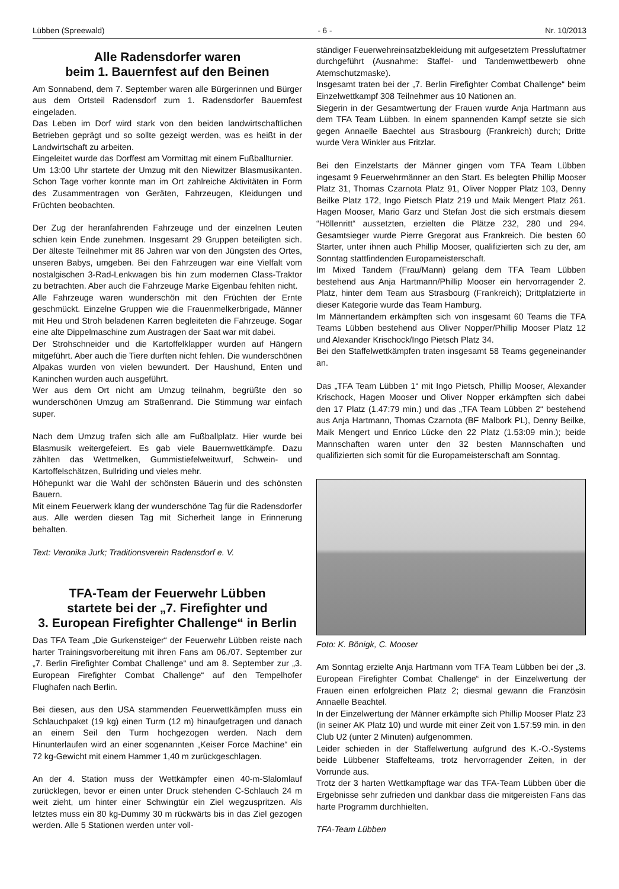Lübben (Spreewald) - 6 - Nr. 10/2013
Alle Radensdorfer waren
beim 1. Bauernfest auf den Beinen
Am Sonnabend, dem 7. September waren alle Bürgerinnen und Bürger aus dem Ortsteil Radensdorf zum 1. Radensdorfer Bauernfest eingeladen.
Das Leben im Dorf wird stark von den beiden landwirtschaftlichen Betrieben geprägt und so sollte gezeigt werden, was es heißt in der Landwirtschaft zu arbeiten.
Eingeleitet wurde das Dorffest am Vormittag mit einem Fußballturnier.
Um 13:00 Uhr startete der Umzug mit den Niewitzer Blasmusikanten. Schon Tage vorher konnte man im Ort zahlreiche Aktivitäten in Form des Zusammentragen von Geräten, Fahrzeugen, Kleidungen und Früchten beobachten.
Der Zug der heranfahrenden Fahrzeuge und der einzelnen Leuten schien kein Ende zunehmen. Insgesamt 29 Gruppen beteiligten sich. Der älteste Teilnehmer mit 86 Jahren war von den Jüngsten des Ortes, unseren Babys, umgeben. Bei den Fahrzeugen war eine Vielfalt vom nostalgischen 3-Rad-Lenkwagen bis hin zum modernen Class-Traktor zu betrachten. Aber auch die Fahrzeuge Marke Eigenbau fehlten nicht.
Alle Fahrzeuge waren wunderschön mit den Früchten der Ernte geschmückt. Einzelne Gruppen wie die Frauenmelkerbrigade, Männer mit Heu und Stroh beladenen Karren begleiteten die Fahrzeuge. Sogar eine alte Dippelmaschine zum Austragen der Saat war mit dabei.
Der Strohschneider und die Kartoffelklapper wurden auf Hängern mitgeführt. Aber auch die Tiere durften nicht fehlen. Die wunderschönen Alpakas wurden von vielen bewundert. Der Haushund, Enten und Kaninchen wurden auch ausgeführt.
Wer aus dem Ort nicht am Umzug teilnahm, begrüßte den so wunderschönen Umzug am Straßenrand. Die Stimmung war einfach super.
Nach dem Umzug trafen sich alle am Fußballplatz. Hier wurde bei Blasmusik weitergefeiert. Es gab viele Bauernwettkämpfe. Dazu zählten das Wettmelken, Gummistiefelweitwurf, Schwein- und Kartoffelschätzen, Bullriding und vieles mehr.
Höhepunkt war die Wahl der schönsten Bäuerin und des schönsten Bauern.
Mit einem Feuerwerk klang der wunderschöne Tag für die Radensdorfer aus. Alle werden diesen Tag mit Sicherheit lange in Erinnerung behalten.
Text: Veronika Jurk; Traditionsverein Radensdorf e. V.
TFA-Team der Feuerwehr Lübben
startete bei der „7. Firefighter und
3. European Firefighter Challenge“ in Berlin
Das TFA Team „Die Gurkensteiger“ der Feuerwehr Lübben reiste nach harter Trainingsvorbereitung mit ihren Fans am 06./07. September zur „7. Berlin Firefighter Combat Challenge“ und am 8. September zur „3. European Firefighter Combat Challenge“ auf den Tempelhofer Flughafen nach Berlin.
Bei diesen, aus den USA stammenden Feuerwettkämpfen muss ein Schlauchpaket (19 kg) einen Turm (12 m) hinaufgetragen und danach an einem Seil den Turm hochgezogen werden. Nach dem Hinunterlaufen wird an einer sogenannten „Keiser Force Machine“ ein 72 kg-Gewicht mit einem Hammer 1,40 m zurückgeschlagen.
An der 4. Station muss der Wettkämpfer einen 40-m-Slalomlauf zurücklegen, bevor er einen unter Druck stehenden C-Schlauch 24 m weit zieht, um hinter einer Schwingtür ein Ziel wegzuspritzen. Als letztes muss ein 80 kg-Dummy 30 m rückwärts bis in das Ziel gezogen werden. Alle 5 Stationen werden unter voll-
ständiger Feuerwehreinsatzbekleidung mit aufgesetztem Pressluftatmer durchgeführt (Ausnahme: Staffel- und Tandemwettbewerb ohne Atemschutzmaske).
Insgesamt traten bei der „7. Berlin Firefighter Combat Challenge“ beim Einzelwettkampf 308 Teilnehmer aus 10 Nationen an.
Siegerin in der Gesamtwertung der Frauen wurde Anja Hartmann aus dem TFA Team Lübben. In einem spannenden Kampf setzte sie sich gegen Annaelle Baechtel aus Strasbourg (Frankreich) durch; Dritte wurde Vera Winkler aus Fritzlar.
Bei den Einzelstarts der Männer gingen vom TFA Team Lübben ingesamt 9 Feuerwehrmänner an den Start. Es belegten Phillip Mooser Platz 31, Thomas Czarnota Platz 91, Oliver Nopper Platz 103, Denny Beilke Platz 172, Ingo Pietsch Platz 219 und Maik Mengert Platz 261. Hagen Mooser, Mario Garz und Stefan Jost die sich erstmals diesem “Höllenritt“ aussetzten, erzielten die Plätze 232, 280 und 294. Gesamtsieger wurde Pierre Gregorat aus Frankreich. Die besten 60 Starter, unter ihnen auch Phillip Mooser, qualifizierten sich zu der, am Sonntag stattfindenden Europameisterschaft.
Im Mixed Tandem (Frau/Mann) gelang dem TFA Team Lübben bestehend aus Anja Hartmann/Phillip Mooser ein hervorragender 2. Platz, hinter dem Team aus Strasbourg (Frankreich); Drittplatzierte in dieser Kategorie wurde das Team Hamburg.
Im Männertandem erkämpften sich von insgesamt 60 Teams die TFA Teams Lübben bestehend aus Oliver Nopper/Phillip Mooser Platz 12 und Alexander Krischock/Ingo Pietsch Platz 34.
Bei den Staffelwettkämpfen traten insgesamt 58 Teams gegeneinander an.
Das „TFA Team Lübben 1“ mit Ingo Pietsch, Phillip Mooser, Alexander Krischock, Hagen Mooser und Oliver Nopper erkämpften sich dabei den 17 Platz (1.47:79 min.) und das „TFA Team Lübben 2“ bestehend aus Anja Hartmann, Thomas Czarnota (BF Malbork PL), Denny Beilke, Maik Mengert und Enrico Lücke den 22 Platz (1.53:09 min.); beide Mannschaften waren unter den 32 besten Mannschaften und qualifizierten sich somit für die Europameisterschaft am Sonntag.
Foto: K. Bönigk, C. Mooser
Am Sonntag erzielte Anja Hartmann vom TFA Team Lübben bei der „3. European Firefighter Combat Challenge“ in der Einzelwertung der Frauen einen erfolgreichen Platz 2; diesmal gewann die Französin Annaelle Beachtel.
In der Einzelwertung der Männer erkämpfte sich Phillip Mooser Platz 23 (in seiner AK Platz 10) und wurde mit einer Zeit von 1.57:59 min. in den Club U2 (unter 2 Minuten) aufgenommen.
Leider schieden in der Staffelwertung aufgrund des K.-O.-Systems beide Lübbener Staffelteams, trotz hervorragender Zeiten, in der Vorrunde aus.
Trotz der 3 harten Wettkampftage war das TFA-Team Lübben über die Ergebnisse sehr zufrieden und dankbar dass die mitgereisten Fans das harte Programm durchhielten.
TFA-Team Lübben